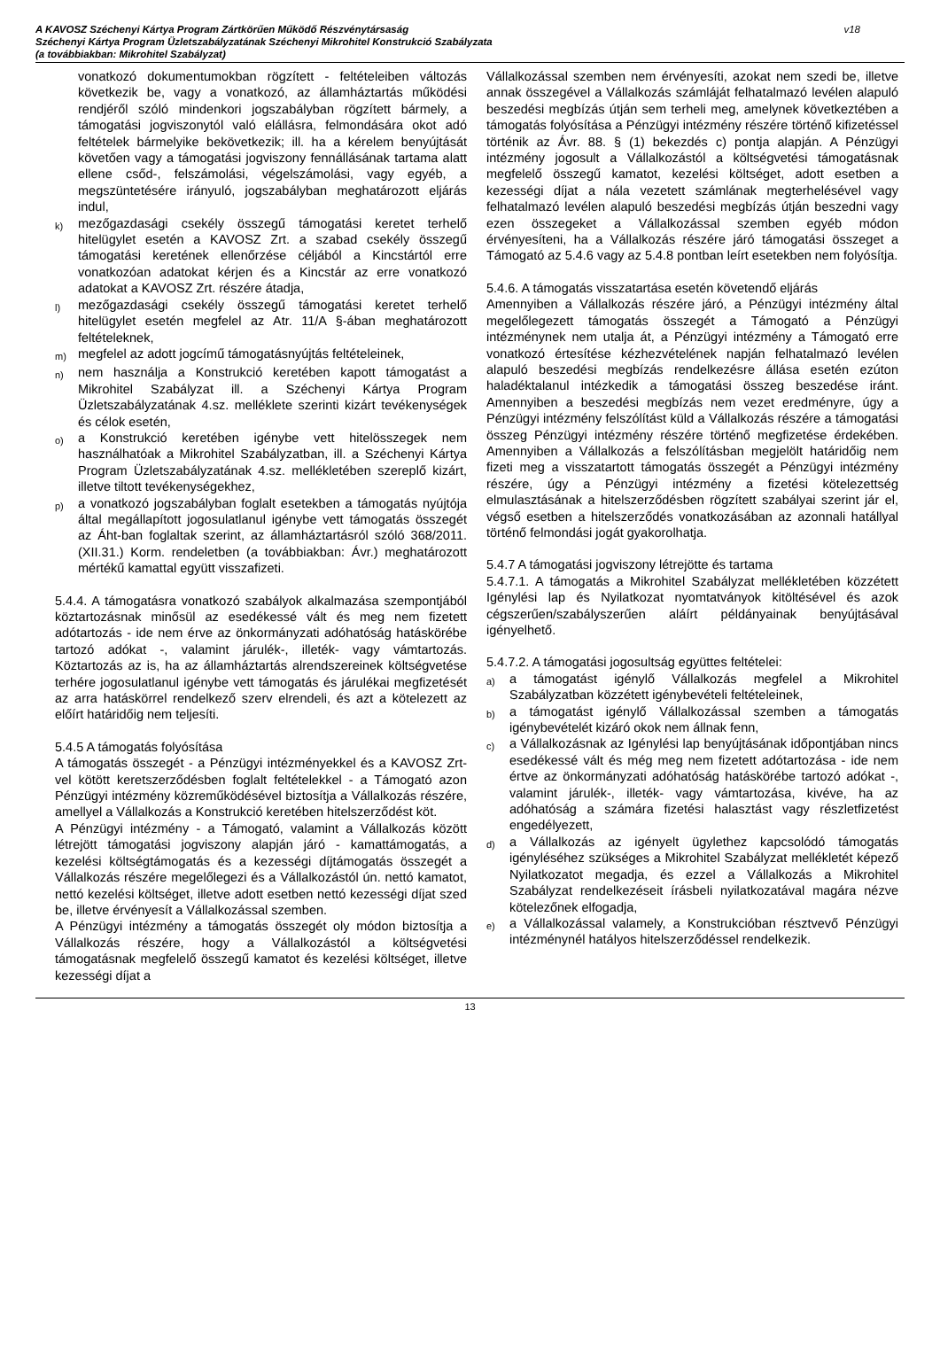A KAVOSZ Széchenyi Kártya Program Zártkörűen Működő Részvénytársaság
Széchenyi Kártya Program Üzletszabályzatának Széchenyi Mikrohitel Konstrukció Szabályzata
(a továbbiakban: Mikrohitel Szabályzat)
v18
vonatkozó dokumentumokban rögzített - feltételeiben változás következik be, vagy a vonatkozó, az államháztartás működési rendjéről szóló mindenkori jogszabályban rögzített bármely, a támogatási jogviszonytól való elállásra, felmondására okot adó feltételek bármelyike bekövetkezik; ill. ha a kérelem benyújtását követően vagy a támogatási jogviszony fennállásának tartama alatt ellene csőd-, felszámolási, végelszámolási, vagy egyéb, a megszüntetésére irányuló, jogszabályban meghatározott eljárás indul,
k)
mezőgazdasági csekély összegű támogatási keretet terhelő hitelügylet esetén a KAVOSZ Zrt. a szabad csekély összegű támogatási keretének ellenőrzése céljából a Kincstártól erre vonatkozóan adatokat kérjen és a Kincstár az erre vonatkozó adatokat a KAVOSZ Zrt. részére átadja,
l)
mezőgazdasági csekély összegű támogatási keretet terhelő hitelügylet esetén megfelel az Atr. 11/A §-ában meghatározott feltételeknek,
m)
megfelel az adott jogcímű támogatásnyújtás feltételeinek,
n)
nem használja a Konstrukció keretében kapott támogatást a Mikrohitel Szabályzat ill. a Széchenyi Kártya Program Üzletszabályzatának 4.sz. melléklete szerinti kizárt tevékenységek és célok esetén,
o)
a Konstrukció keretében igénybe vett hitelösszegek nem használhatóak a Mikrohitel Szabályzatban, ill. a Széchenyi Kártya Program Üzletszabályzatának 4.sz. mellékletében szereplő kizárt, illetve tiltott tevékenységekhez,
p)
a vonatkozó jogszabályban foglalt esetekben a támogatás nyújtója által megállapított jogosulatlanul igénybe vett támogatás összegét az Áht-ban foglaltak szerint, az államháztartásról szóló 368/2011. (XII.31.) Korm. rendeletben (a továbbiakban: Ávr.) meghatározott mértékű kamattal együtt visszafizeti.
5.4.4. A támogatásra vonatkozó szabályok alkalmazása szempontjából köztartozásnak minősül az esedékessé vált és meg nem fizetett adótartozás - ide nem érve az önkormányzati adóhatóság hatáskörébe tartozó adókat -, valamint járulék-, illeték- vagy vámtartozás. Köztartozás az is, ha az államháztartás alrendszereinek költségvetése terhére jogosulatlanul igénybe vett támogatás és járulékai megfizetését az arra hatáskörrel rendelkező szerv elrendeli, és azt a kötelezett az előírt határidőig nem teljesíti.
5.4.5 A támogatás folyósítása
A támogatás összegét - a Pénzügyi intézményekkel és a KAVOSZ Zrt-vel kötött keretszerződésben foglalt feltételekkel - a Támogató azon Pénzügyi intézmény közreműködésével biztosítja a Vállalkozás részére, amellyel a Vállalkozás a Konstrukció keretében hitelszerződést köt.
A Pénzügyi intézmény - a Támogató, valamint a Vállalkozás között létrejött támogatási jogviszony alapján járó - kamattámogatás, a kezelési költségtámogatás és a kezességi díjtámogatás összegét a Vállalkozás részére megelőlegezi és a Vállalkozástól ún. nettó kamatot, nettó kezelési költséget, illetve adott esetben nettó kezességi díjat szed be, illetve érvényesít a Vállalkozással szemben.
A Pénzügyi intézmény a támogatás összegét oly módon biztosítja a Vállalkozás részére, hogy a Vállalkozástól a költségvetési támogatásnak megfelelő összegű kamatot és kezelési költséget, illetve kezességi díjat a
Vállalkozással szemben nem érvényesíti, azokat nem szedi be, illetve annak összegével a Vállalkozás számláját felhatalmazó levélen alapuló beszedési megbízás útján sem terheli meg, amelynek következtében a támogatás folyósítása a Pénzügyi intézmény részére történő kifizetéssel történik az Ávr. 88. § (1) bekezdés c) pontja alapján. A Pénzügyi intézmény jogosult a Vállalkozástól a költségvetési támogatásnak megfelelő összegű kamatot, kezelési költséget, adott esetben a kezességi díjat a nála vezetett számlának megterhelésével vagy felhatalmazó levélen alapuló beszedési megbízás útján beszedni vagy ezen összegeket a Vállalkozással szemben egyéb módon érvényesíteni, ha a Vállalkozás részére járó támogatási összeget a Támogató az 5.4.6 vagy az 5.4.8 pontban leírt esetekben nem folyósítja.
5.4.6. A támogatás visszatartása esetén követendő eljárás
Amennyiben a Vállalkozás részére járó, a Pénzügyi intézmény által megelőlegezett támogatás összegét a Támogató a Pénzügyi intézménynek nem utalja át, a Pénzügyi intézmény a Támogató erre vonatkozó értesítése kézhezvételének napján felhatalmazó levélen alapuló beszedési megbízás rendelkezésre állása esetén ezúton haladéktalanul intézkedik a támogatási összeg beszedése iránt. Amennyiben a beszedési megbízás nem vezet eredményre, úgy a Pénzügyi intézmény felszólítást küld a Vállalkozás részére a támogatási összeg Pénzügyi intézmény részére történő megfizetése érdekében. Amennyiben a Vállalkozás a felszólításban megjelölt határidőig nem fizeti meg a visszatartott támogatás összegét a Pénzügyi intézmény részére, úgy a Pénzügyi intézmény a fizetési kötelezettség elmulasztásának a hitelszerződésben rögzített szabályai szerint jár el, végső esetben a hitelszerződés vonatkozásában az azonnali hatállyal történő felmondási jogát gyakorolhatja.
5.4.7 A támogatási jogviszony létrejötte és tartama
5.4.7.1. A támogatás a Mikrohitel Szabályzat mellékletében közzétett Igénylési lap és Nyilatkozat nyomtatványok kitöltésével és azok cégszerűen/szabályszerűen aláírt példányainak benyújtásával igényelhető.
5.4.7.2. A támogatási jogosultság együttes feltételei:
a)
a támogatást igénylő Vállalkozás megfelel a Mikrohitel Szabályzatban közzétett igénybevételi feltételeinek,
b)
a támogatást igénylő Vállalkozással szemben a támogatás igénybevételét kizáró okok nem állnak fenn,
c)
a Vállalkozásnak az Igénylési lap benyújtásának időpontjában nincs esedékessé vált és még meg nem fizetett adótartozása - ide nem értve az önkormányzati adóhatóság hatáskörébe tartozó adókat -, valamint járulék-, illeték- vagy vámtartozása, kivéve, ha az adóhatóság a számára fizetési halasztást vagy részletfizetést engedélyezett,
d)
a Vállalkozás az igényelt ügylethez kapcsolódó támogatás igényléséhez szükséges a Mikrohitel Szabályzat mellékletét képező Nyilatkozatot megadja, és ezzel a Vállalkozás a Mikrohitel Szabályzat rendelkezéseit írásbeli nyilatkozatával magára nézve kötelezőnek elfogadja,
e)
a Vállalkozással valamely, a Konstrukcióban résztvevő Pénzügyi intézménynél hatályos hitelszerződéssel rendelkezik.
13